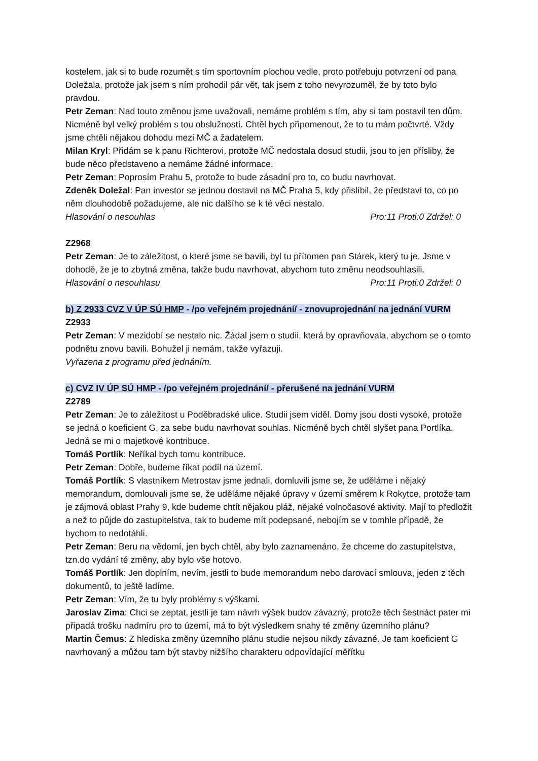kostelem, jak si to bude rozumět s tím sportovním plochou vedle, proto potřebuju potvrzení od pana Doležala, protože jak jsem s ním prohodil pár vět, tak jsem z toho nevyrozuměl, že by toto bylo pravdou.
Petr Zeman: Nad touto změnou jsme uvažovali, nemáme problém s tím, aby si tam postavil ten dům. Nicméně byl velký problém s tou obslužností. Chtěl bych připomenout, že to tu mám počtvrté. Vždy jsme chtěli nějakou dohodu mezi MČ a žadatelem.
Milan Kryl: Přidám se k panu Richterovi, protože MČ nedostala dosud studii, jsou to jen přísliby, že bude něco představeno a nemáme žádné informace.
Petr Zeman: Poprosím Prahu 5, protože to bude zásadní pro to, co budu navrhovat.
Zdeněk Doležal: Pan investor se jednou dostavil na MČ Praha 5, kdy přislíbil, že představí to, co po něm dlouhodobě požadujeme, ale nic dalšího se k té věci nestalo.
Hlasování o nesouhlas Pro:11 Proti:0 Zdržel: 0
Z2968
Petr Zeman: Je to záležitost, o které jsme se bavili, byl tu přítomen pan Stárek, který tu je. Jsme v dohodě, že je to zbytná změna, takže budu navrhovat, abychom tuto změnu neodsouhlasili.
Hlasování o nesouhlasu Pro:11 Proti:0 Zdržel: 0
b) Z 2933 CVZ V ÚP SÚ HMP - /po veřejném projednání/ - znovuprojednání na jednání VURM
Z2933
Petr Zeman: V mezidobí se nestalo nic. Žádal jsem o studii, která by opravňovala, abychom se o tomto podnětu znovu bavili. Bohužel ji nemám, takže vyřazuji.
Vyřazena z programu před jednáním.
c) CVZ IV ÚP SÚ HMP - /po veřejném projednání/ - přerušené na jednání VURM
Z2789
Petr Zeman: Je to záležitost u Poděbradské ulice. Studii jsem viděl. Domy jsou dosti vysoké, protože se jedná o koeficient G, za sebe budu navrhovat souhlas. Nicméně bych chtěl slyšet pana Portlíka. Jedná se mi o majetkové kontribuce.
Tomáš Portlík: Neříkal bych tomu kontribuce.
Petr Zeman: Dobře, budeme říkat podíl na území.
Tomáš Portlík: S vlastníkem Metrostav jsme jednali, domluvili jsme se, že uděláme i nějaký memorandum, domlouvali jsme se, že uděláme nějaké úpravy v území směrem k Rokytce, protože tam je zájmová oblast Prahy 9, kde budeme chtít nějakou pláž, nějaké volnočasové aktivity. Mají to předložit a než to půjde do zastupitelstva, tak to budeme mít podepsané, nebojím se v tomhle případě, že bychom to nedotáhli.
Petr Zeman: Beru na vědomí, jen bych chtěl, aby bylo zaznamenáno, že chceme do zastupitelstva, tzn.do vydání té změny, aby bylo vše hotovo.
Tomáš Portlík: Jen doplním, nevím, jestli to bude memorandum nebo darovací smlouva, jeden z těch dokumentů, to ještě ladíme.
Petr Zeman: Vím, že tu byly problémy s výškami.
Jaroslav Zima: Chci se zeptat, jestli je tam návrh výšek budov závazný, protože těch šestnáct pater mi připadá trošku nadmíru pro to území, má to být výsledkem snahy té změny územního plánu?
Martin Čemus: Z hlediska změny územního plánu studie nejsou nikdy závazné. Je tam koeficient G navrhovaný a můžou tam být stavby nižšího charakteru odpovídající měřítku